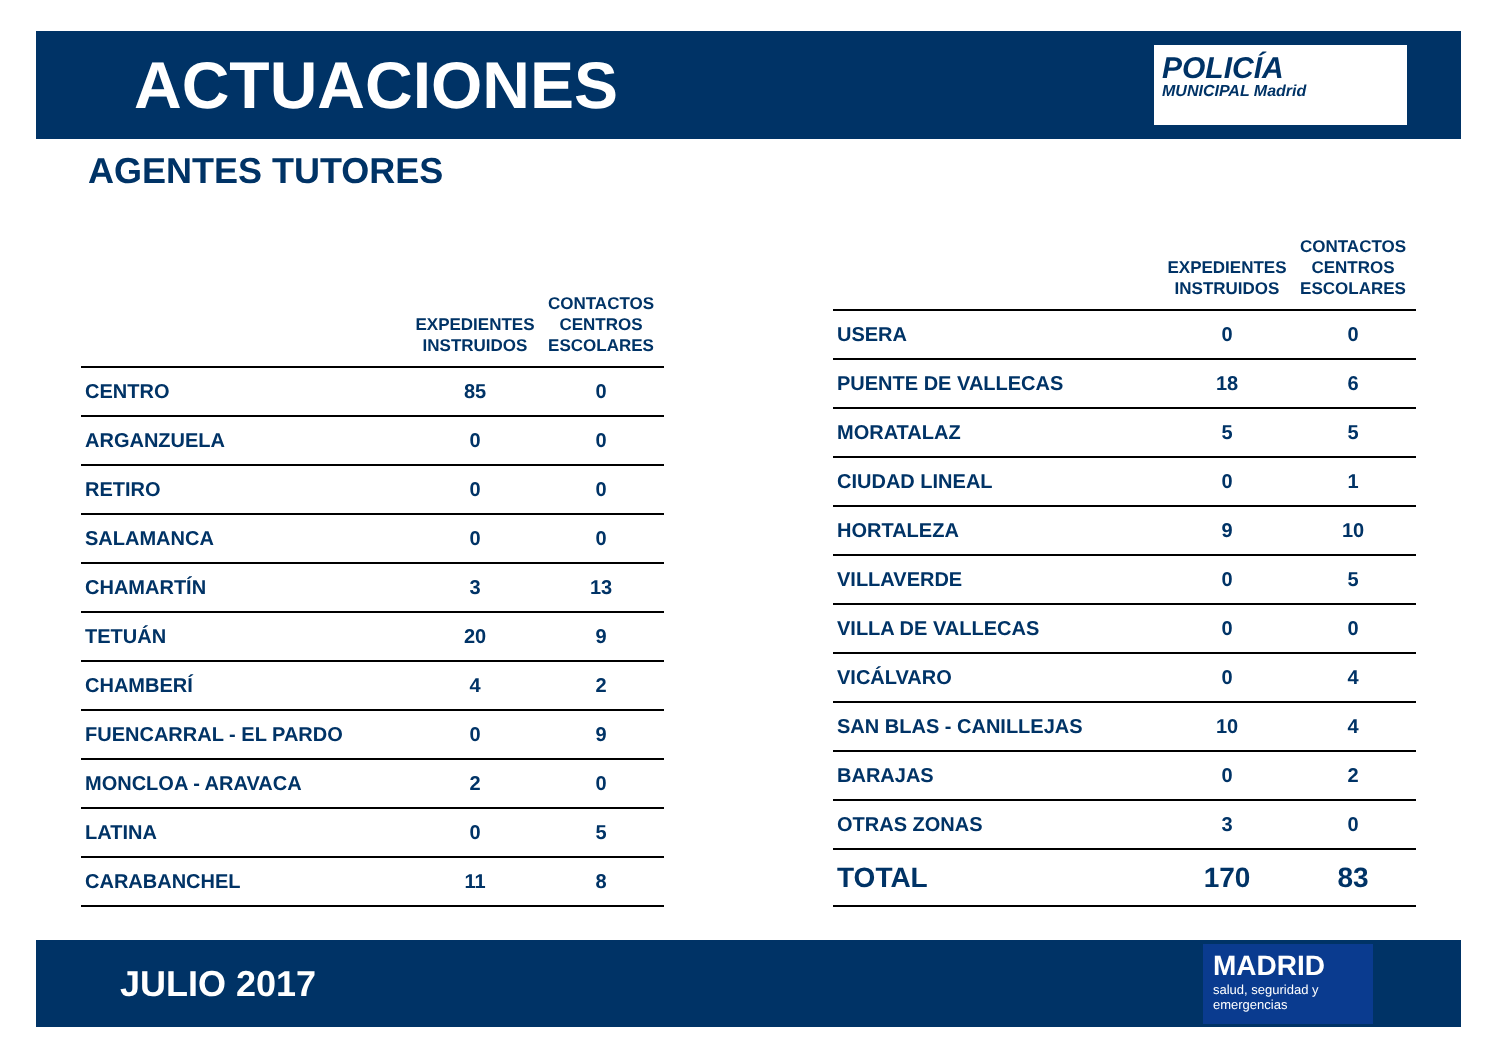ACTUACIONES
POLICÍA
MUNICIPAL Madrid
AGENTES TUTORES
| | EXPEDIENTES INSTRUIDOS | CONTACTOS CENTROS ESCOLARES |
| --- | --- | --- |
| CENTRO | 85 | 0 |
| ARGANZUELA | 0 | 0 |
| RETIRO | 0 | 0 |
| SALAMANCA | 0 | 0 |
| CHAMARTÍN | 3 | 13 |
| TETUÁN | 20 | 9 |
| CHAMBERÍ | 4 | 2 |
| FUENCARRAL - EL PARDO | 0 | 9 |
| MONCLOA - ARAVACA | 2 | 0 |
| LATINA | 0 | 5 |
| CARABANCHEL | 11 | 8 |
| | EXPEDIENTES INSTRUIDOS | CONTACTOS CENTROS ESCOLARES |
| --- | --- | --- |
| USERA | 0 | 0 |
| PUENTE DE VALLECAS | 18 | 6 |
| MORATALAZ | 5 | 5 |
| CIUDAD LINEAL | 0 | 1 |
| HORTALEZA | 9 | 10 |
| VILLAVERDE | 0 | 5 |
| VILLA DE VALLECAS | 0 | 0 |
| VICÁLVARO | 0 | 4 |
| SAN BLAS - CANILLEJAS | 10 | 4 |
| BARAJAS | 0 | 2 |
| OTRAS ZONAS | 3 | 0 |
| TOTAL | 170 | 83 |
JULIO 2017
MADRID
salud, seguridad y emergencias